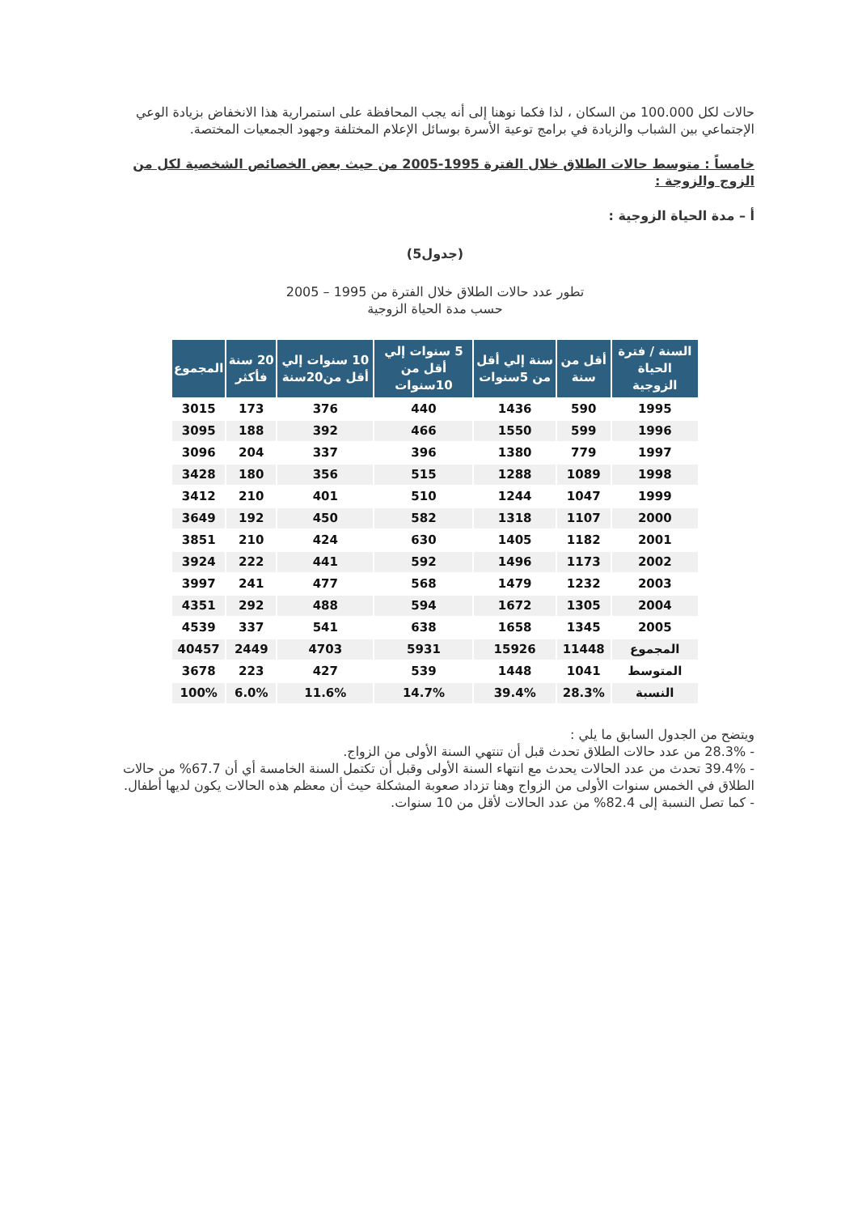حالات لكل 100.000 من السكان ، لذا فكما نوهنا إلى أنه يجب المحافظة على استمرارية هذا الانخفاض بزيادة الوعي الإجتماعي بين الشباب والزيادة في برامج توعية الأسرة بوسائل الإعلام المختلفة وجهود الجمعيات المختصة.
خامساً : متوسط حالات الطلاق خلال الفترة 1995-2005 من حيث بعض الخصائص الشخصية لكل من الزوج والزوجة :
أ – مدة الحياة الزوجية :
(جدول5)
تطور عدد حالات الطلاق خلال الفترة من 1995 – 2005
حسب مدة الحياة الزوجية
| السنة / فترة الحياة الزوجية | أقل من سنة | سنة إلي أقل من 5سنوات | 5 سنوات إلي أقل من 10سنوات | 10 سنوات إلي أقل من20سنة | 20 سنة فأكثر | المجموع |
| --- | --- | --- | --- | --- | --- | --- |
| 1995 | 590 | 1436 | 440 | 376 | 173 | 3015 |
| 1996 | 599 | 1550 | 466 | 392 | 188 | 3095 |
| 1997 | 779 | 1380 | 396 | 337 | 204 | 3096 |
| 1998 | 1089 | 1288 | 515 | 356 | 180 | 3428 |
| 1999 | 1047 | 1244 | 510 | 401 | 210 | 3412 |
| 2000 | 1107 | 1318 | 582 | 450 | 192 | 3649 |
| 2001 | 1182 | 1405 | 630 | 424 | 210 | 3851 |
| 2002 | 1173 | 1496 | 592 | 441 | 222 | 3924 |
| 2003 | 1232 | 1479 | 568 | 477 | 241 | 3997 |
| 2004 | 1305 | 1672 | 594 | 488 | 292 | 4351 |
| 2005 | 1345 | 1658 | 638 | 541 | 337 | 4539 |
| المجموع | 11448 | 15926 | 5931 | 4703 | 2449 | 40457 |
| المتوسط | 1041 | 1448 | 539 | 427 | 223 | 3678 |
| النسبة | 28.3% | 39.4% | 14.7% | 11.6% | 6.0% | 100% |
ويتضح من الجدول السابق ما يلي :
- 28.3% من عدد حالات الطلاق تحدث قبل أن تنتهي السنة الأولى من الزواج.
- 39.4% تحدث من عدد الحالات يحدث مع انتهاء السنة الأولى وقبل أن تكتمل السنة الخامسة أي أن 67.7% من حالات الطلاق في الخمس سنوات الأولى من الزواج وهنا تزداد صعوبة المشكلة حيث أن معظم هذه الحالات يكون لديها أطفال.
- كما تصل النسبة إلى 82.4% من عدد الحالات لأقل من 10 سنوات.